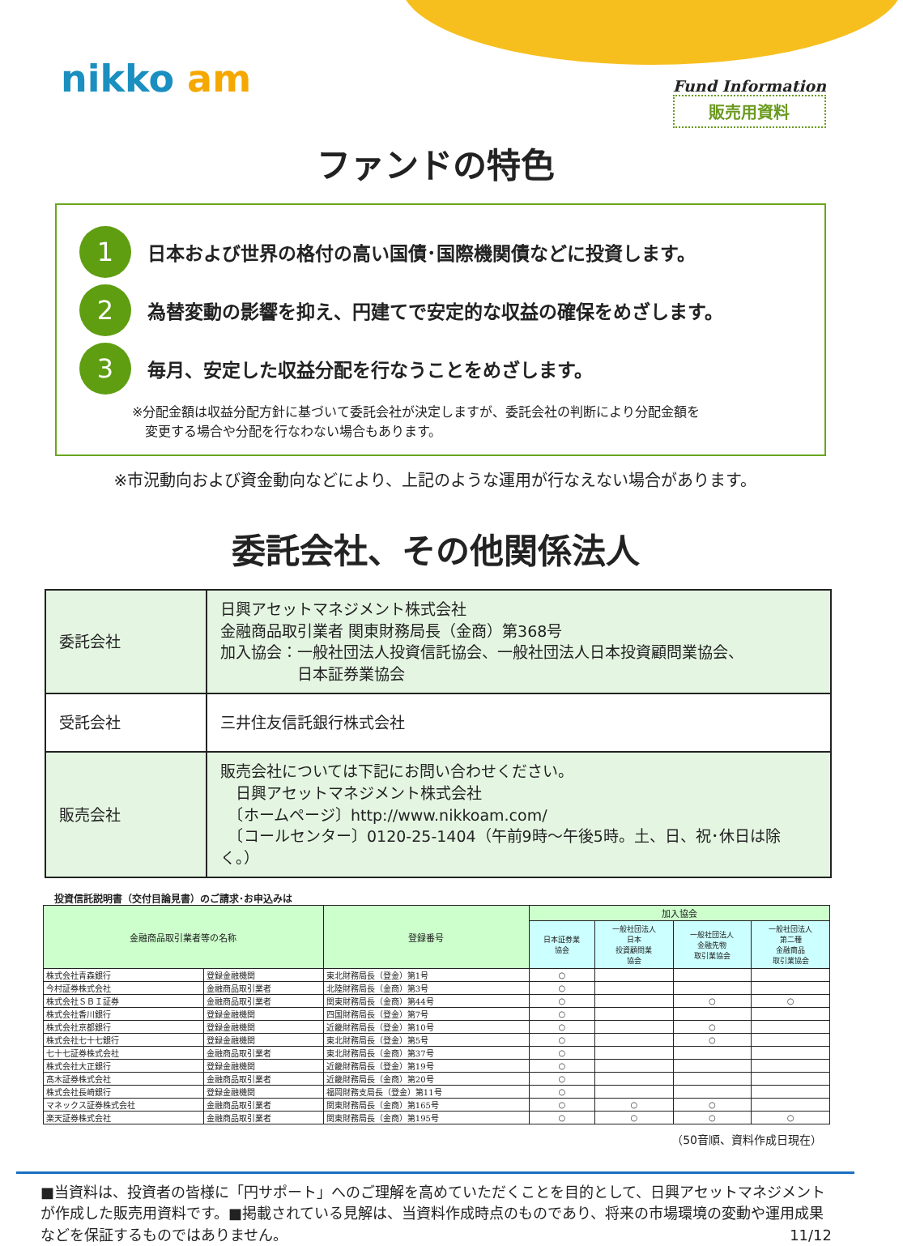nikko am
Fund Information
販売用資料
ファンドの特色
1
日本および世界の格付の高い国債･国際機関債などに投資します。
2
為替変動の影響を抑え、円建てで安定的な収益の確保をめざします。
3
毎月、安定した収益分配を行なうことをめざします。
※分配金額は収益分配方針に基づいて委託会社が決定しますが、委託会社の判断により分配金額を
　変更する場合や分配を行なわない場合もあります。
※市況動向および資金動向などにより、上記のような運用が行なえない場合があります。
委託会社、その他関係法人
| 委託会社 | 日興アセットマネジメント株式会社 金融商品取引業者 関東財務局長（金商）第368号 加入協会：一般社団法人投資信託協会、一般社団法人日本投資顧問業協会、 日本証券業協会 |
| 受託会社 | 三井住友信託銀行株式会社 |
| 販売会社 | 販売会社については下記にお問い合わせください。 日興アセットマネジメント株式会社 〔ホームページ〕http://www.nikkoam.com/ 〔コールセンター〕0120-25-1404（午前9時～午後5時。土、日、祝･休日は除く。） |
投資信託説明書（交付目論見書）のご請求･お申込みは
| 金融商品取引業者等の名称 | | 登録番号 | 加入協会 | | | |
| --- | --- | --- | --- | --- | --- | --- |
| | | | 日本証券業 協会 | 一般社団法人 日本 投資顧問業 協会 | 一般社団法人 金融先物 取引業協会 | 一般社団法人 第二種 金融商品 取引業協会 |
| 株式会社青森銀行 | 登録金融機関 | 東北財務局長（登金）第1号 | ○ | | | |
| 今村証券株式会社 | 金融商品取引業者 | 北陸財務局長（金商）第3号 | ○ | | | |
| 株式会社ＳＢＩ証券 | 金融商品取引業者 | 関東財務局長（金商）第44号 | ○ | | ○ | ○ |
| 株式会社香川銀行 | 登録金融機関 | 四国財務局長（登金）第7号 | ○ | | | |
| 株式会社京都銀行 | 登録金融機関 | 近畿財務局長（登金）第10号 | ○ | | ○ | |
| 株式会社七十七銀行 | 登録金融機関 | 東北財務局長（登金）第5号 | ○ | | ○ | |
| 七十七証券株式会社 | 金融商品取引業者 | 東北財務局長（金商）第37号 | ○ | | | |
| 株式会社大正銀行 | 登録金融機関 | 近畿財務局長（登金）第19号 | ○ | | | |
| 髙木証券株式会社 | 金融商品取引業者 | 近畿財務局長（金商）第20号 | ○ | | | |
| 株式会社長崎銀行 | 登録金融機関 | 福岡財務支局長（登金）第11号 | ○ | | | |
| マネックス証券株式会社 | 金融商品取引業者 | 関東財務局長（金商）第165号 | ○ | ○ | ○ | |
| 楽天証券株式会社 | 金融商品取引業者 | 関東財務局長（金商）第195号 | ○ | ○ | ○ | ○ |
（50音順、資料作成日現在）
■当資料は、投資者の皆様に「円サポート」へのご理解を高めていただくことを目的として、日興アセットマネジメントが作成した販売用資料です。■掲載されている見解は、当資料作成時点のものであり、将来の市場環境の変動や運用成果などを保証するものではありません。 11/12